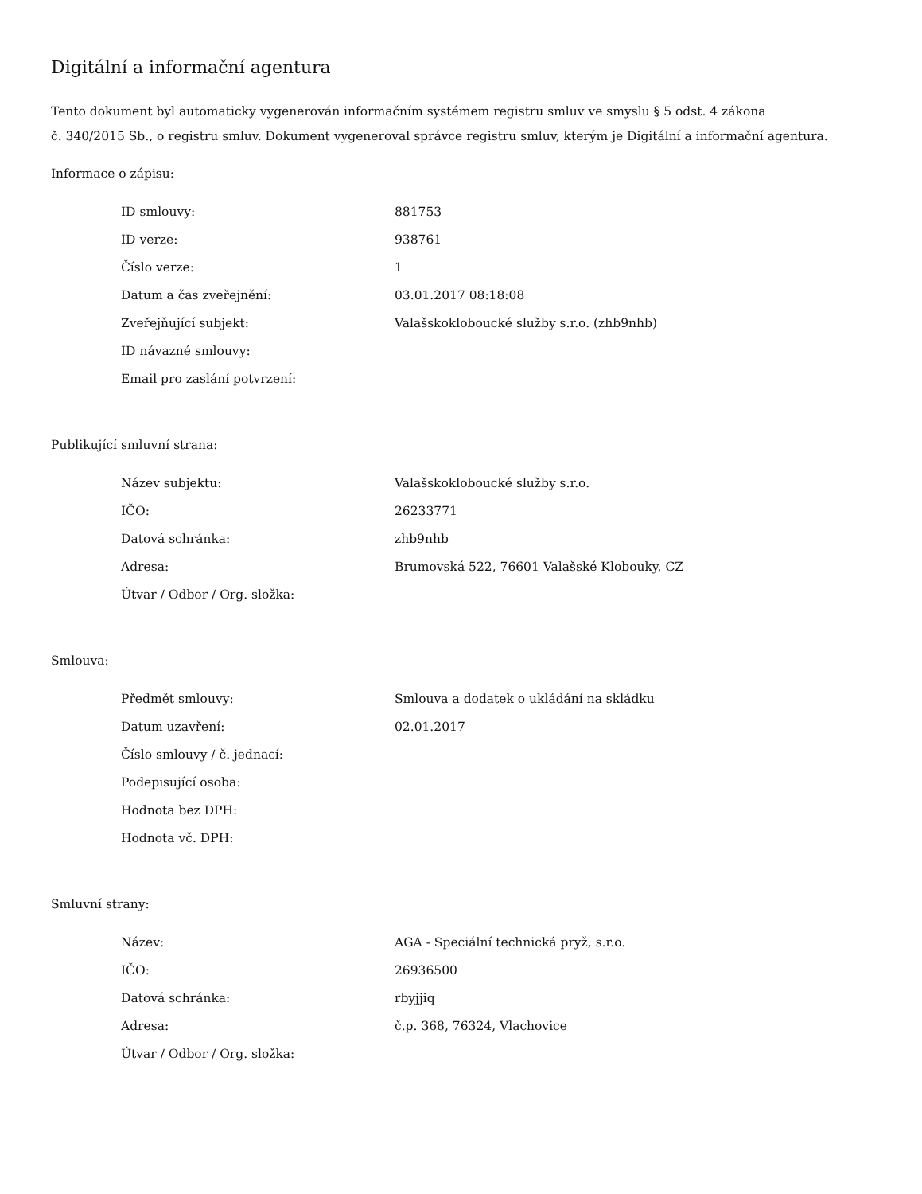Digitální a informační agentura
Tento dokument byl automaticky vygenerován informačním systémem registru smluv ve smyslu § 5 odst. 4 zákona
č. 340/2015 Sb., o registru smluv. Dokument vygeneroval správce registru smluv, kterým je Digitální a informační agentura.
Informace o zápisu:
| ID smlouvy: | 881753 |
| ID verze: | 938761 |
| Číslo verze: | 1 |
| Datum a čas zveřejnění: | 03.01.2017 08:18:08 |
| Zveřejňující subjekt: | Valašskokloboucké služby s.r.o. (zhb9nhb) |
| ID návazné smlouvy: | |
| Email pro zaslání potvrzení: | |
Publikující smluvní strana:
| Název subjektu: | Valašskokloboucké služby s.r.o. |
| IČO: | 26233771 |
| Datová schránka: | zhb9nhb |
| Adresa: | Brumovská 522, 76601 Valašské Klobouky, CZ |
| Útvar / Odbor / Org. složka: | |
Smlouva:
| Předmět smlouvy: | Smlouva a dodatek o ukládání na skládku |
| Datum uzavření: | 02.01.2017 |
| Číslo smlouvy / č. jednací: | |
| Podepisující osoba: | |
| Hodnota bez DPH: | |
| Hodnota vč. DPH: | |
Smluvní strany:
| Název: | AGA - Speciální technická pryž, s.r.o. |
| IČO: | 26936500 |
| Datová schránka: | rbyjjiq |
| Adresa: | č.p. 368, 76324, Vlachovice |
| Útvar / Odbor / Org. složka: | |